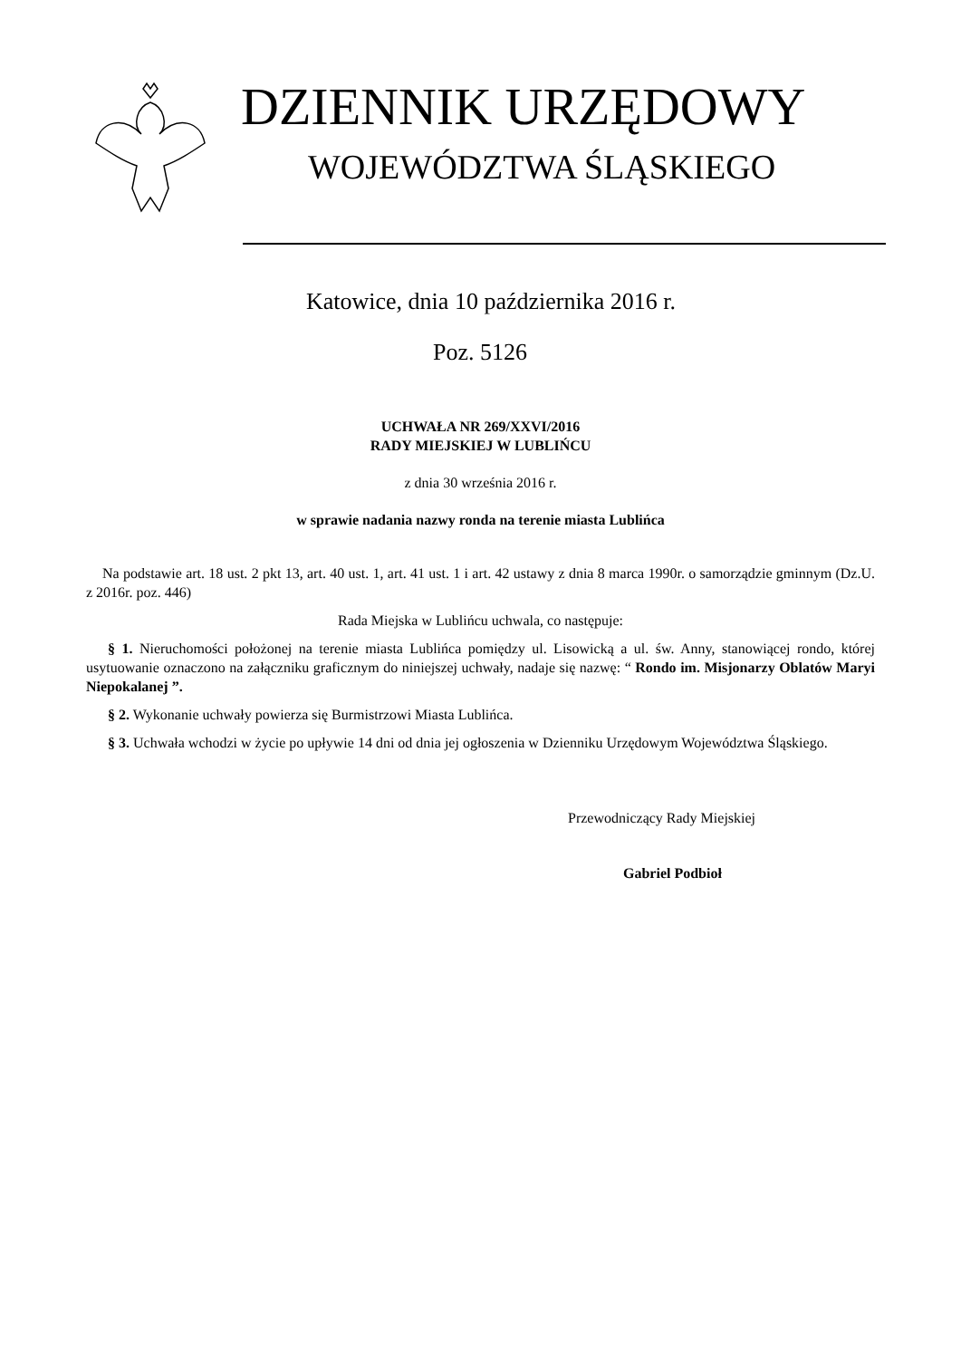DZIENNIK URZĘDOWY
WOJEWÓDZTWA ŚLĄSKIEGO
Katowice, dnia 10 października 2016 r.
Poz. 5126
UCHWAŁA NR 269/XXVI/2016
RADY MIEJSKIEJ W LUBLIŃCU
z dnia 30 września 2016 r.
w sprawie nadania nazwy ronda na terenie miasta Lublińca
Na podstawie art. 18 ust. 2 pkt 13, art. 40 ust. 1, art. 41 ust. 1 i art. 42 ustawy z dnia 8 marca 1990r. o samorządzie gminnym (Dz.U. z 2016r. poz. 446)
Rada Miejska w Lublińcu uchwala, co następuje:
§ 1. Nieruchomości położonej na terenie miasta Lublińca pomiędzy ul. Lisowicką a ul. św. Anny, stanowiącej rondo, której usytuowanie oznaczono na załączniku graficznym do niniejszej uchwały, nadaje się nazwę: “ Rondo im. Misjonarzy Oblatów Maryi Niepokalanej ”.
§ 2. Wykonanie uchwały powierza się Burmistrzowi Miasta Lublińca.
§ 3. Uchwała wchodzi w życie po upływie 14 dni od dnia jej ogłoszenia w Dzienniku Urzędowym Województwa Śląskiego.
Przewodniczący Rady Miejskiej
Gabriel Podbioł